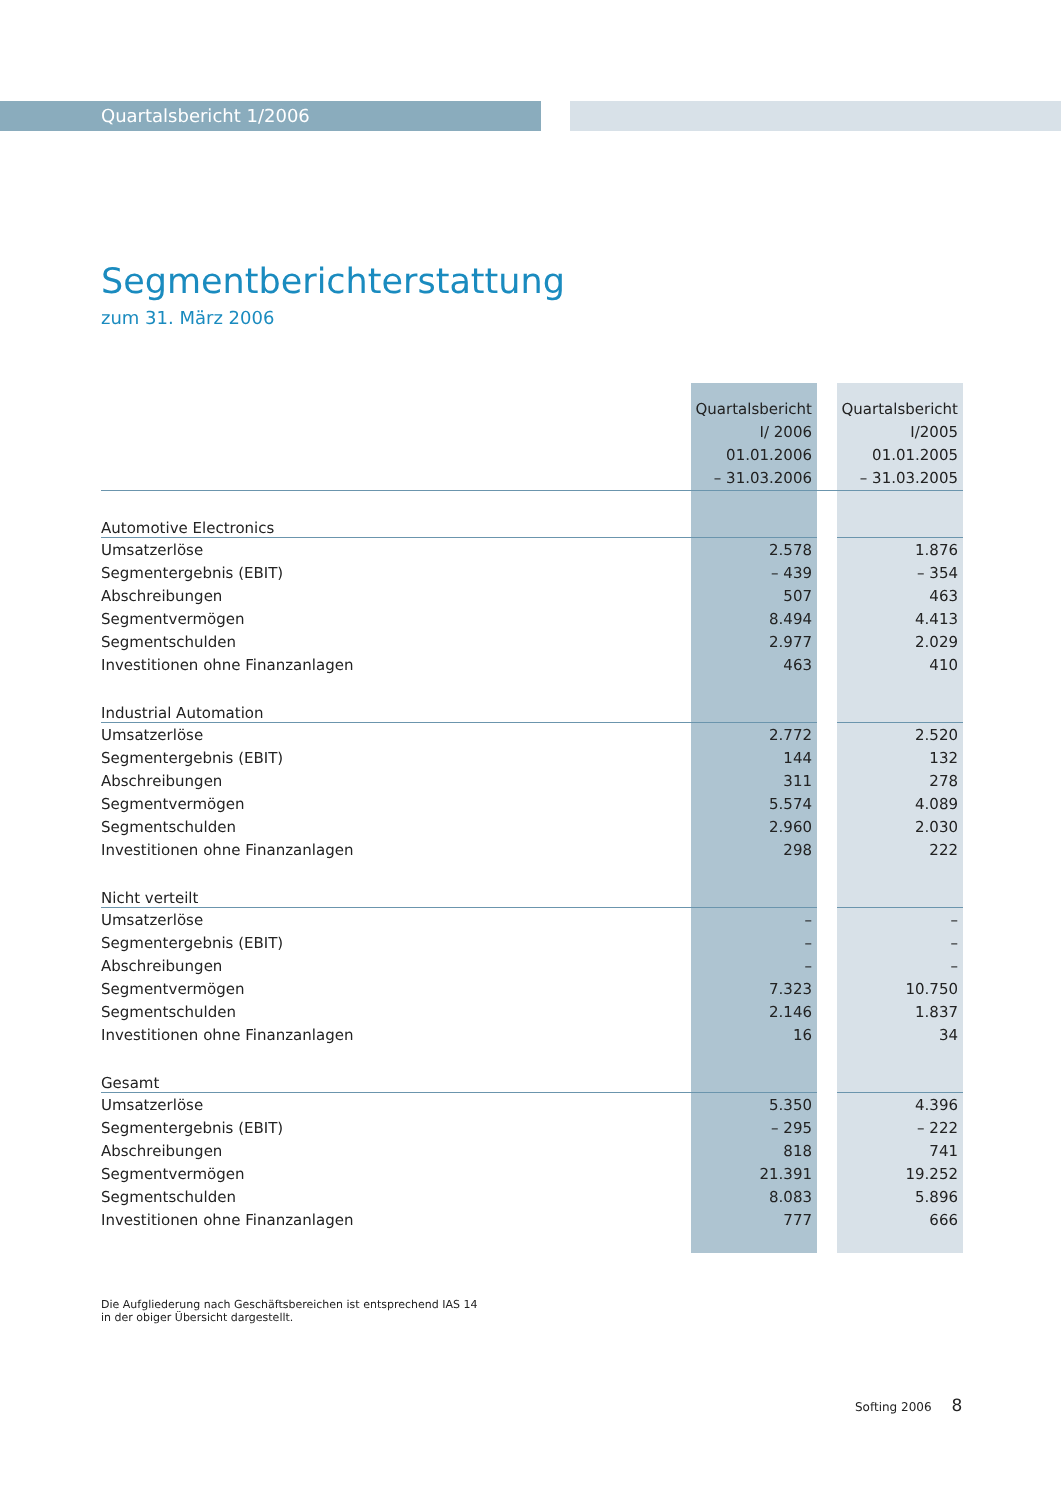Quartalsbericht 1/2006
Segmentberichterstattung
zum 31. März 2006
| | Quartalsbericht I/ 2006 01.01.2006 – 31.03.2006 | | Quartalsbericht I/2005 01.01.2005 – 31.03.2005 |
| --- | --- | --- | --- |
| Automotive Electronics | | | |
| Umsatzerlöse | 2.578 | | 1.876 |
| Segmentergebnis (EBIT) | – 439 | | – 354 |
| Abschreibungen | 507 | | 463 |
| Segmentvermögen | 8.494 | | 4.413 |
| Segmentschulden | 2.977 | | 2.029 |
| Investitionen ohne Finanzanlagen | 463 | | 410 |
| Industrial Automation | | | |
| Umsatzerlöse | 2.772 | | 2.520 |
| Segmentergebnis (EBIT) | 144 | | 132 |
| Abschreibungen | 311 | | 278 |
| Segmentvermögen | 5.574 | | 4.089 |
| Segmentschulden | 2.960 | | 2.030 |
| Investitionen ohne Finanzanlagen | 298 | | 222 |
| Nicht verteilt | | | |
| Umsatzerlöse | – | | – |
| Segmentergebnis (EBIT) | – | | – |
| Abschreibungen | – | | – |
| Segmentvermögen | 7.323 | | 10.750 |
| Segmentschulden | 2.146 | | 1.837 |
| Investitionen ohne Finanzanlagen | 16 | | 34 |
| Gesamt | | | |
| Umsatzerlöse | 5.350 | | 4.396 |
| Segmentergebnis (EBIT) | – 295 | | – 222 |
| Abschreibungen | 818 | | 741 |
| Segmentvermögen | 21.391 | | 19.252 |
| Segmentschulden | 8.083 | | 5.896 |
| Investitionen ohne Finanzanlagen | 777 | | 666 |
Die Aufgliederung nach Geschäftsbereichen ist entsprechend IAS 14
in der obiger Übersicht dargestellt.
Softing 2006 8